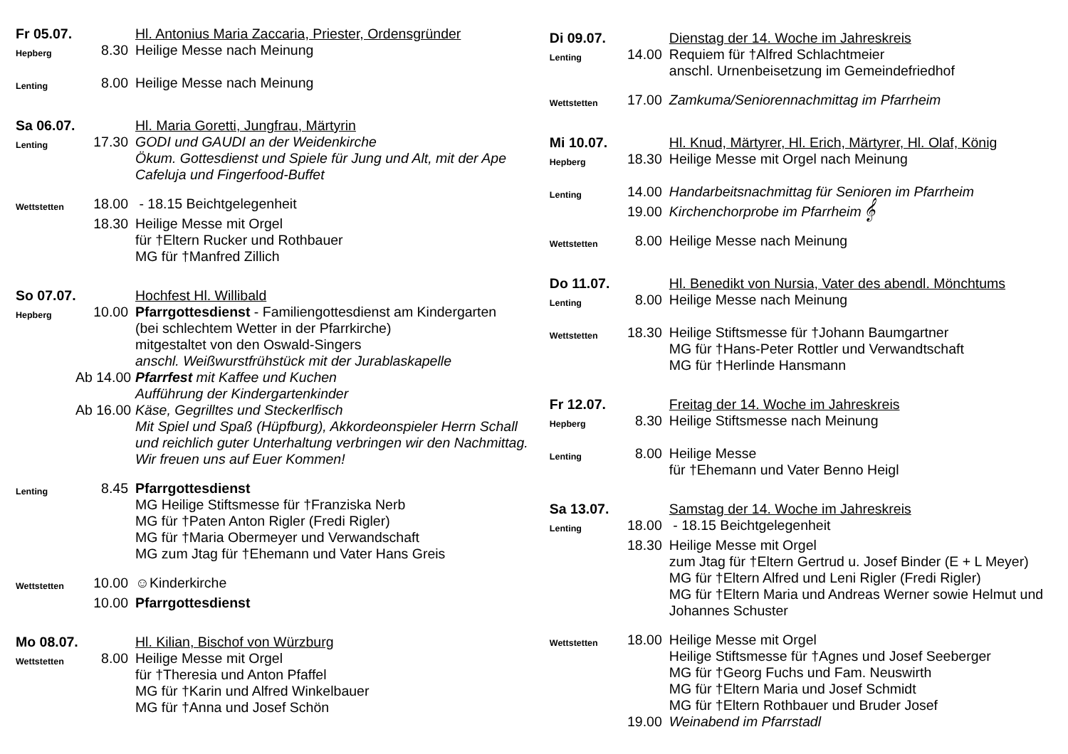Fr 05.07. Hl. Antonius Maria Zaccaria, Priester, Ordensgründer
Hepberg
8.30 Heilige Messe nach Meinung
Lenting
8.00 Heilige Messe nach Meinung
Sa 06.07. Hl. Maria Goretti, Jungfrau, Märtyrin
Lenting
17.30 GODI und GAUDI an der Weidenkirche
Ökum. Gottesdienst und Spiele für Jung und Alt, mit der Ape Cafeluja und Fingerfood-Buffet
Wettstetten
18.00 - 18.15 Beichtgelegenheit
18.30 Heilige Messe mit Orgel
für †Eltern Rucker und Rothbauer
MG für †Manfred Zillich
So 07.07. Hochfest Hl. Willibald
Hepberg
10.00 Pfarrgottesdienst - Familiengottesdienst am Kindergarten
(bei schlechtem Wetter in der Pfarrkirche)
mitgestaltet von den Oswald-Singers
anschl. Weißwurstfrühstück mit der Jurablaskapelle
Ab 14.00
Pfarrfest mit Kaffee und Kuchen
Aufführung der Kindergartenkinder
Ab 16.00
Käse, Gegrilltes und Steckerlfisch
Mit Spiel und Spaß (Hüpfburg), Akkordeonspieler Herrn Schall und reichlich guter Unterhaltung verbringen wir den Nachmittag. Wir freuen uns auf Euer Kommen!
Lenting
8.45 Pfarrgottesdienst
MG Heilige Stiftsmesse für †Franziska Nerb
MG für †Paten Anton Rigler (Fredi Rigler)
MG für †Maria Obermeyer und Verwandschaft
MG zum Jtag für †Ehemann und Vater Hans Greis
Wettstetten
10.00 ☺Kinderkirche
10.00 Pfarrgottesdienst
Mo 08.07. Hl. Kilian, Bischof von Würzburg
Wettstetten
8.00 Heilige Messe mit Orgel
für †Theresia und Anton Pfaffel
MG für †Karin und Alfred Winkelbauer
MG für †Anna und Josef Schön
Di 09.07. Dienstag der 14. Woche im Jahreskreis
Lenting
14.00 Requiem für †Alfred Schlachtmeier
anschl. Urnenbeisetzung im Gemeindefriedhof
Wettstetten
17.00 Zamkuma/Seniorennachmittag im Pfarrheim
Mi 10.07. Hl. Knud, Märtyrer, Hl. Erich, Märtyrer, Hl. Olaf, König
Hepberg
18.30 Heilige Messe mit Orgel nach Meinung
Lenting
14.00 Handarbeitsnachmittag für Senioren im Pfarrheim
19.00 Kirchenchorprobe im Pfarrheim 𝄞
Wettstetten
8.00 Heilige Messe nach Meinung
Do 11.07. Hl. Benedikt von Nursia, Vater des abendl. Mönchtums
Lenting
8.00 Heilige Messe nach Meinung
Wettstetten
18.30 Heilige Stiftsmesse für †Johann Baumgartner
MG für †Hans-Peter Rottler und Verwandtschaft
MG für †Herlinde Hansmann
Fr 12.07. Freitag der 14. Woche im Jahreskreis
Hepberg
8.30 Heilige Stiftsmesse nach Meinung
Lenting
8.00 Heilige Messe
für †Ehemann und Vater Benno Heigl
Sa 13.07. Samstag der 14. Woche im Jahreskreis
Lenting
18.00 - 18.15 Beichtgelegenheit
18.30 Heilige Messe mit Orgel
zum Jtag für †Eltern Gertrud u. Josef Binder (E + L Meyer)
MG für †Eltern Alfred und Leni Rigler (Fredi Rigler)
MG für †Eltern Maria und Andreas Werner sowie Helmut und Johannes Schuster
Wettstetten
18.00 Heilige Messe mit Orgel
Heilige Stiftsmesse für †Agnes und Josef Seeberger
MG für †Georg Fuchs und Fam. Neuswirth
MG für †Eltern Maria und Josef Schmidt
MG für †Eltern Rothbauer und Bruder Josef
19.00 Weinabend im Pfarrstadl